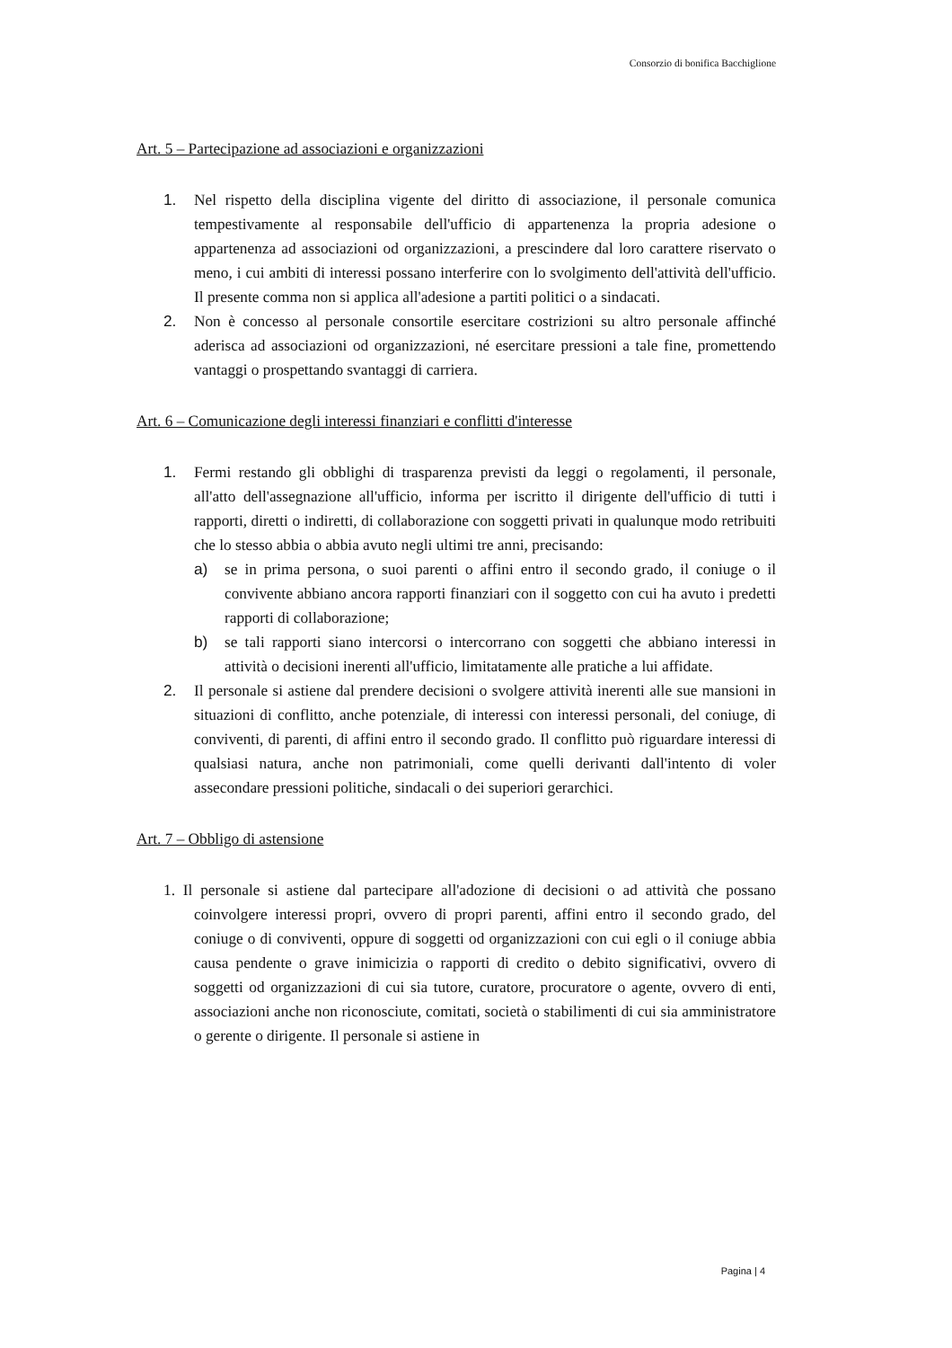Consorzio di bonifica Bacchiglione
Art. 5 – Partecipazione ad associazioni e organizzazioni
1. Nel rispetto della disciplina vigente del diritto di associazione, il personale comunica tempestivamente al responsabile dell'ufficio di appartenenza la propria adesione o appartenenza ad associazioni od organizzazioni, a prescindere dal loro carattere riservato o meno, i cui ambiti di interessi possano interferire con lo svolgimento dell'attività dell'ufficio. Il presente comma non si applica all'adesione a partiti politici o a sindacati.
2. Non è concesso al personale consortile esercitare costrizioni su altro personale affinché aderisca ad associazioni od organizzazioni, né esercitare pressioni a tale fine, promettendo vantaggi o prospettando svantaggi di carriera.
Art. 6 – Comunicazione degli interessi finanziari e conflitti d'interesse
1. Fermi restando gli obblighi di trasparenza previsti da leggi o regolamenti, il personale, all'atto dell'assegnazione all'ufficio, informa per iscritto il dirigente dell'ufficio di tutti i rapporti, diretti o indiretti, di collaborazione con soggetti privati in qualunque modo retribuiti che lo stesso abbia o abbia avuto negli ultimi tre anni, precisando:
a) se in prima persona, o suoi parenti o affini entro il secondo grado, il coniuge o il convivente abbiano ancora rapporti finanziari con il soggetto con cui ha avuto i predetti rapporti di collaborazione;
b) se tali rapporti siano intercorsi o intercorrano con soggetti che abbiano interessi in attività o decisioni inerenti all'ufficio, limitatamente alle pratiche a lui affidate.
2. Il personale si astiene dal prendere decisioni o svolgere attività inerenti alle sue mansioni in situazioni di conflitto, anche potenziale, di interessi con interessi personali, del coniuge, di conviventi, di parenti, di affini entro il secondo grado. Il conflitto può riguardare interessi di qualsiasi natura, anche non patrimoniali, come quelli derivanti dall'intento di voler assecondare pressioni politiche, sindacali o dei superiori gerarchici.
Art. 7 – Obbligo di astensione
1. Il personale si astiene dal partecipare all'adozione di decisioni o ad attività che possano coinvolgere interessi propri, ovvero di propri parenti, affini entro il secondo grado, del coniuge o di conviventi, oppure di soggetti od organizzazioni con cui egli o il coniuge abbia causa pendente o grave inimicizia o rapporti di credito o debito significativi, ovvero di soggetti od organizzazioni di cui sia tutore, curatore, procuratore o agente, ovvero di enti, associazioni anche non riconosciute, comitati, società o stabilimenti di cui sia amministratore o gerente o dirigente. Il personale si astiene in
Pagina | 4